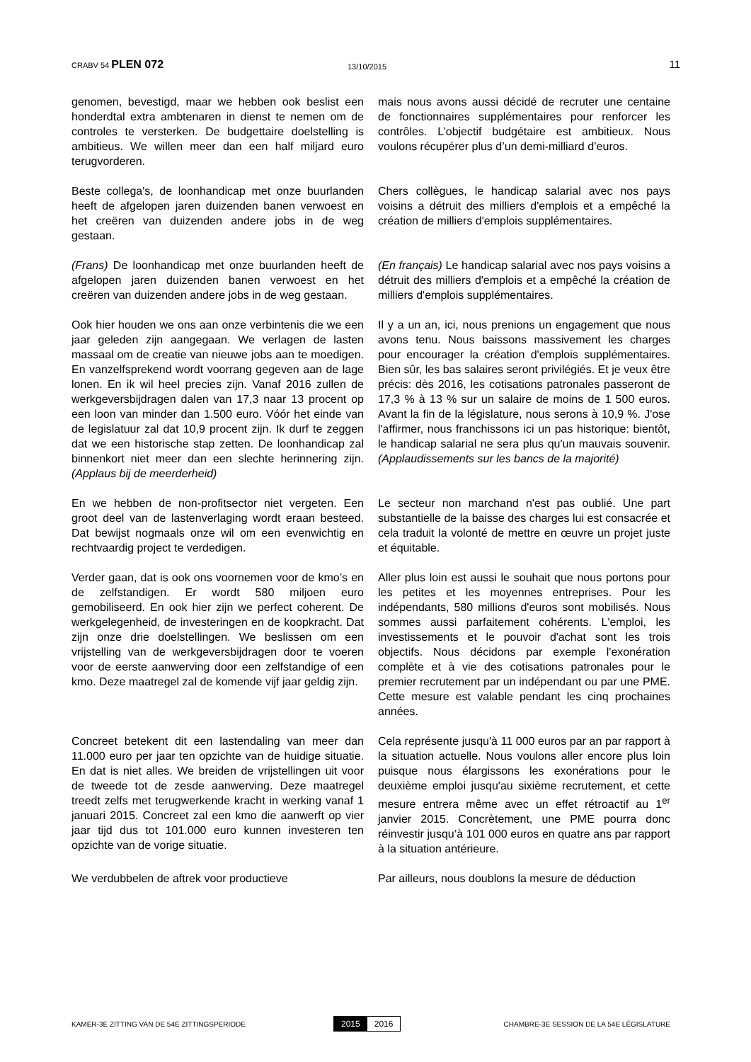CRABV 54 PLEN 072
13/10/2015
11
genomen, bevestigd, maar we hebben ook beslist een honderdtal extra ambtenaren in dienst te nemen om de controles te versterken. De budgettaire doelstelling is ambitieus. We willen meer dan een half miljard euro terugvorderen.
mais nous avons aussi décidé de recruter une centaine de fonctionnaires supplémentaires pour renforcer les contrôles. L’objectif budgétaire est ambitieux. Nous voulons récupérer plus d’un demi-milliard d’euros.
Beste collega's, de loonhandicap met onze buurlanden heeft de afgelopen jaren duizenden banen verwoest en het creëren van duizenden andere jobs in de weg gestaan.
Chers collègues, le handicap salarial avec nos pays voisins a détruit des milliers d'emplois et a empêché la création de milliers d'emplois supplémentaires.
(Frans) De loonhandicap met onze buurlanden heeft de afgelopen jaren duizenden banen verwoest en het creëren van duizenden andere jobs in de weg gestaan.
(En français) Le handicap salarial avec nos pays voisins a détruit des milliers d'emplois et a empêché la création de milliers d'emplois supplémentaires.
Ook hier houden we ons aan onze verbintenis die we een jaar geleden zijn aangegaan. We verlagen de lasten massaal om de creatie van nieuwe jobs aan te moedigen. En vanzelfsprekend wordt voorrang gegeven aan de lage lonen. En ik wil heel precies zijn. Vanaf 2016 zullen de werkgeversbijdragen dalen van 17,3 naar 13 procent op een loon van minder dan 1.500 euro. Vóór het einde van de legislatuur zal dat 10,9 procent zijn. Ik durf te zeggen dat we een historische stap zetten. De loonhandicap zal binnenkort niet meer dan een slechte herinnering zijn. (Applaus bij de meerderheid)
Il y a un an, ici, nous prenions un engagement que nous avons tenu. Nous baissons massivement les charges pour encourager la création d'emplois supplémentaires. Bien sûr, les bas salaires seront privilégiés. Et je veux être précis: dès 2016, les cotisations patronales passeront de 17,3 % à 13 % sur un salaire de moins de 1 500 euros. Avant la fin de la législature, nous serons à 10,9 %. J'ose l'affirmer, nous franchissons ici un pas historique: bientôt, le handicap salarial ne sera plus qu'un mauvais souvenir. (Applaudissements sur les bancs de la majorité)
En we hebben de non-profitsector niet vergeten. Een groot deel van de lastenverlaging wordt eraan besteed. Dat bewijst nogmaals onze wil om een evenwichtig en rechtvaardig project te verdedigen.
Le secteur non marchand n'est pas oublié. Une part substantielle de la baisse des charges lui est consacrée et cela traduit la volonté de mettre en œuvre un projet juste et équitable.
Verder gaan, dat is ook ons voornemen voor de kmo’s en de zelfstandigen. Er wordt 580 miljoen euro gemobiliseerd. En ook hier zijn we perfect coherent. De werkgelegenheid, de investeringen en de koopkracht. Dat zijn onze drie doelstellingen. We beslissen om een vrijstelling van de werkgeversbijdragen door te voeren voor de eerste aanwerving door een zelfstandige of een kmo. Deze maatregel zal de komende vijf jaar geldig zijn.
Aller plus loin est aussi le souhait que nous portons pour les petites et les moyennes entreprises. Pour les indépendants, 580 millions d'euros sont mobilisés. Nous sommes aussi parfaitement cohérents. L'emploi, les investissements et le pouvoir d'achat sont les trois objectifs. Nous décidons par exemple l'exonération complète et à vie des cotisations patronales pour le premier recrutement par un indépendant ou par une PME. Cette mesure est valable pendant les cinq prochaines années.
Concreet betekent dit een lastendaling van meer dan 11.000 euro per jaar ten opzichte van de huidige situatie. En dat is niet alles. We breiden de vrijstellingen uit voor de tweede tot de zesde aanwerving. Deze maatregel treedt zelfs met terugwerkende kracht in werking vanaf 1 januari 2015. Concreet zal een kmo die aanwerft op vier jaar tijd dus tot 101.000 euro kunnen investeren ten opzichte van de vorige situatie.
Cela représente jusqu'à 11 000 euros par an par rapport à la situation actuelle. Nous voulons aller encore plus loin puisque nous élargissons les exonérations pour le deuxième emploi jusqu'au sixième recrutement, et cette mesure entrera même avec un effet rétroactif au 1<sup>er</sup> janvier 2015. Concrètement, une PME pourra donc réinvestir jusqu’à 101 000 euros en quatre ans par rapport à la situation antérieure.
We verdubbelen de aftrek voor productieve Par ailleurs, nous doublons la mesure de déduction
KAMER-3E ZITTING VAN DE 54E ZITTINGSPERIODE
2015 2016
CHAMBRE-3E SESSION DE LA 54E LÉGISLATURE